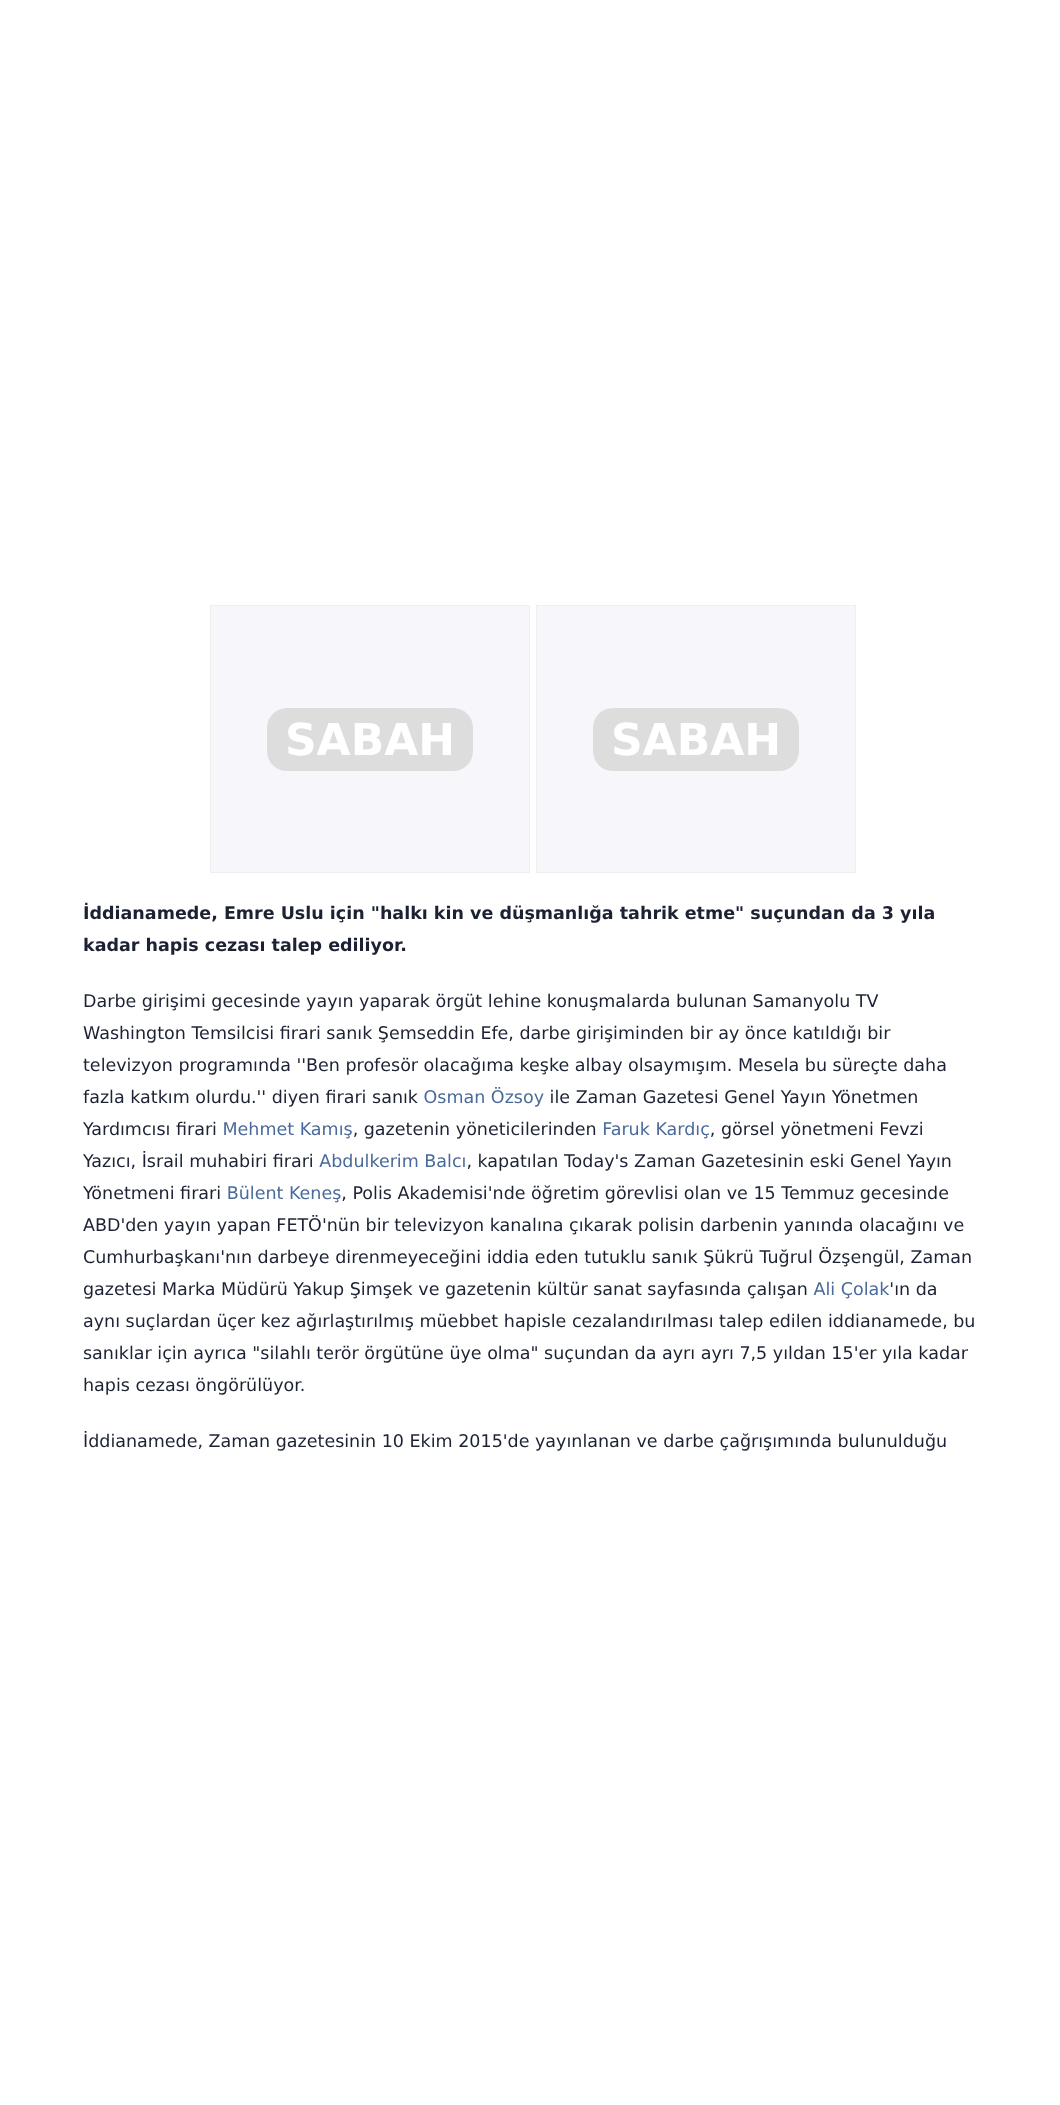SABAH SABAH
İddianamede, Emre Uslu için "halkı kin ve düşmanlığa tahrik etme" suçundan da 3 yıla kadar hapis cezası talep ediliyor.
Darbe girişimi gecesinde yayın yaparak örgüt lehine konuşmalarda bulunan Samanyolu TV Washington Temsilcisi firari sanık Şemseddin Efe, darbe girişiminden bir ay önce katıldığı bir televizyon programında ''Ben profesör olacağıma keşke albay olsaymışım. Mesela bu süreçte daha fazla katkım olurdu.'' diyen firari sanık Osman Özsoy ile Zaman Gazetesi Genel Yayın Yönetmen Yardımcısı firari Mehmet Kamış, gazetenin yöneticilerinden Faruk Kardıç, görsel yönetmeni Fevzi Yazıcı, İsrail muhabiri firari Abdulkerim Balcı, kapatılan Today's Zaman Gazetesinin eski Genel Yayın Yönetmeni firari Bülent Keneş, Polis Akademisi'nde öğretim görevlisi olan ve 15 Temmuz gecesinde ABD'den yayın yapan FETÖ'nün bir televizyon kanalına çıkarak polisin darbenin yanında olacağını ve Cumhurbaşkanı'nın darbeye direnmeyeceğini iddia eden tutuklu sanık Şükrü Tuğrul Özşengül, Zaman gazetesi Marka Müdürü Yakup Şimşek ve gazetenin kültür sanat sayfasında çalışan Ali Çolak'ın da aynı suçlardan üçer kez ağırlaştırılmış müebbet hapisle cezalandırılması talep edilen iddianamede, bu sanıklar için ayrıca "silahlı terör örgütüne üye olma" suçundan da ayrı ayrı 7,5 yıldan 15'er yıla kadar hapis cezası öngörülüyor.
İddianamede, Zaman gazetesinin 10 Ekim 2015'de yayınlanan ve darbe çağrışımında bulunulduğu